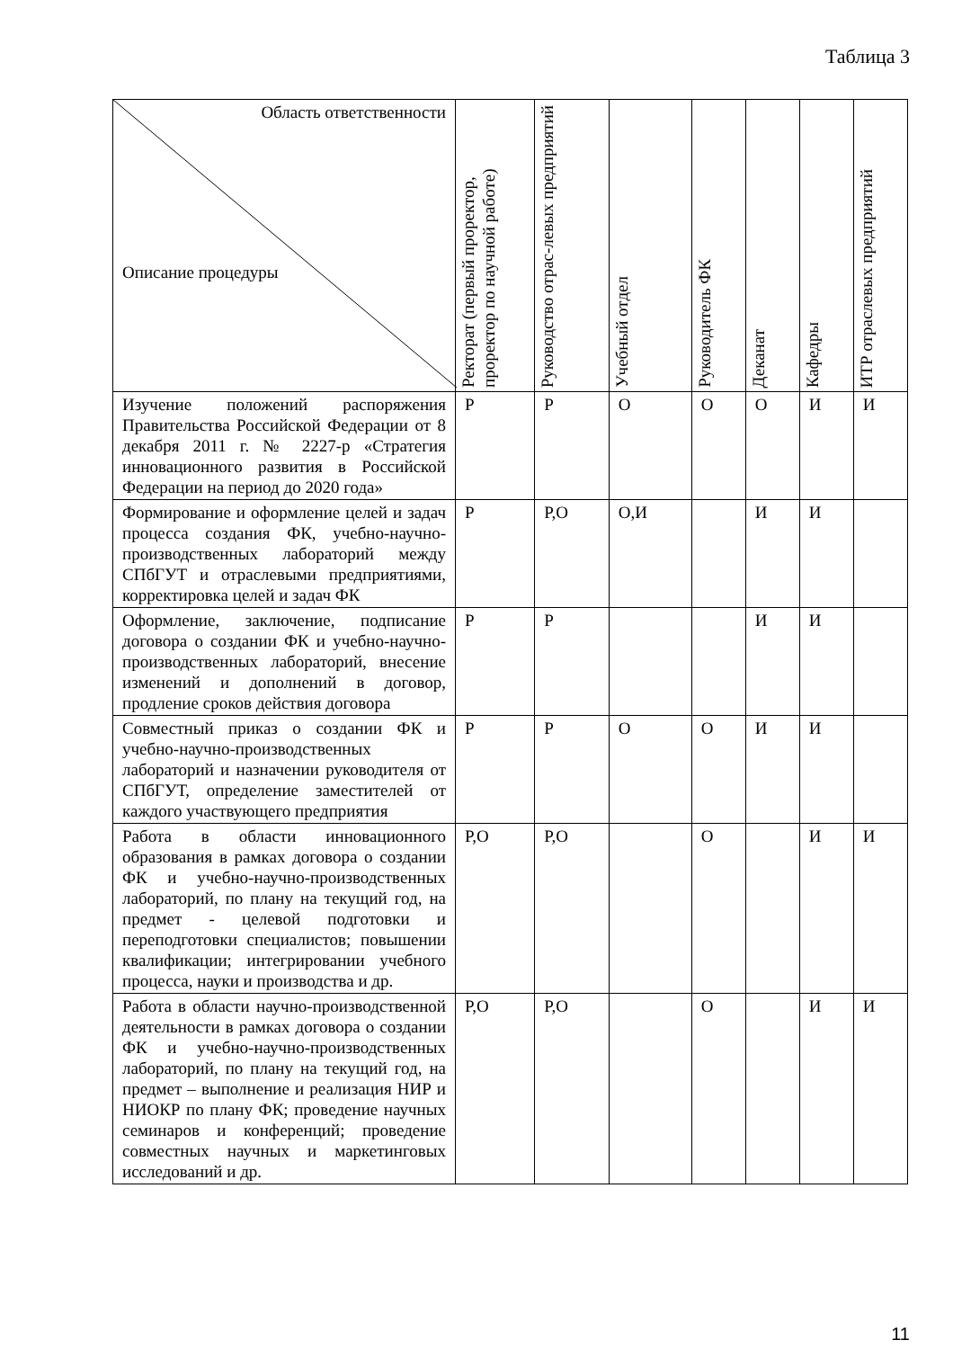Таблица 3
| Область ответственности Описание процедуры | Ректорат (первый проректор, проректор по научной работе) | Руководство отрас-левых предприятий | Учебный отдел | Руководитель ФК | Деканат | Кафедры | ИТР отраслевых предприятий |
| --- | --- | --- | --- | --- | --- | --- | --- |
| Изучение положений распоряжения Правительства Российской Федерации от 8 декабря 2011 г. № 2227-р «Стратегия инновационного развития в Российской Федерации на период до 2020 года» | Р | Р | О | О | О | И | И |
| Формирование и оформление целей и задач процесса создания ФК, учебно-научно-производственных лабораторий между СПбГУТ и отраслевыми предприятиями, корректировка целей и задач ФК | Р | Р,О | О,И | | И | И | |
| Оформление, заключение, подписание договора о создании ФК и учебно-научно-производственных лабораторий, внесение изменений и дополнений в договор, продление сроков действия договора | Р | Р | | | И | И | |
| Совместный приказ о создании ФК и учебно-научно-производственных лабораторий и назначении руководителя от СПбГУТ, определение заместителей от каждого участвующего предприятия | Р | Р | О | О | И | И | |
| Работа в области инновационного образования в рамках договора о создании ФК и учебно-научно-производственных лабораторий, по плану на текущий год, на предмет - целевой подготовки и переподготовки специалистов; повышении квалификации; интегрировании учебного процесса, науки и производства и др. | Р,О | Р,О | | О | | И | И |
| Работа в области научно-производственной деятельности в рамках договора о создании ФК и учебно-научно-производственных лабораторий, по плану на текущий год, на предмет – выполнение и реализация НИР и НИОКР по плану ФК; проведение научных семинаров и конференций; проведение совместных научных и маркетинговых исследований и др. | Р,О | Р,О | | О | | И | И |
11